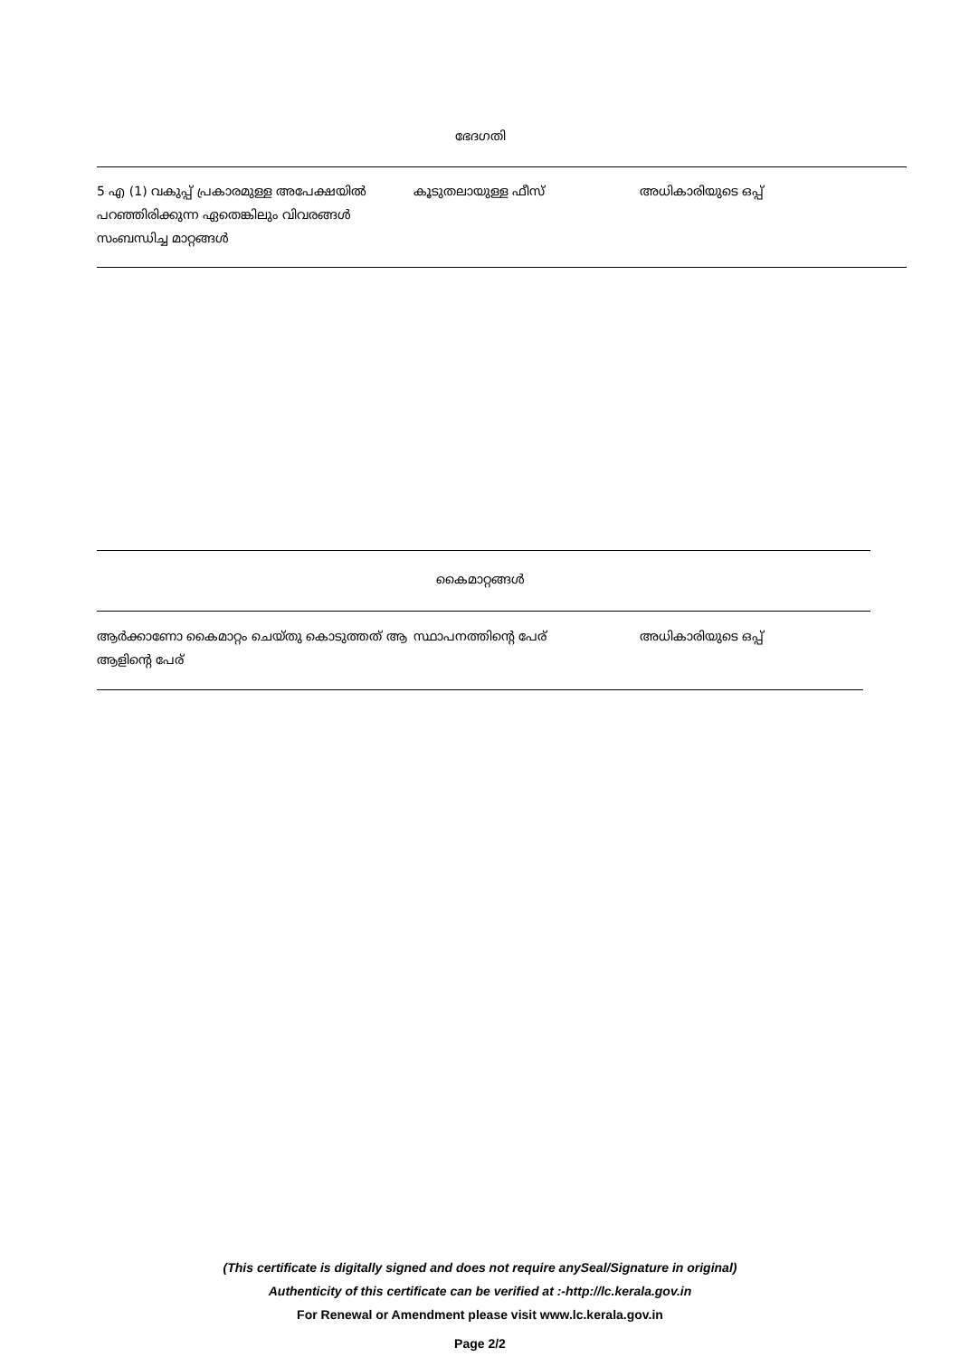ഭേദഗതി
| 5 എ (1) വകുപ്പ് പ്രകാരമുള്ള അപേക്ഷയിൽ പറഞ്ഞിരിക്കുന്ന ഏതെങ്കിലും വിവരങ്ങൾ സംബന്ധിച്ച മാറ്റങ്ങൾ | കൂടുതലായുള്ള ഫീസ് | അധികാരിയുടെ ഒപ്പ് |
കൈമാറ്റങ്ങൾ
| ആർക്കാണോ കൈമാറ്റം ചെയ്തു കൊടുത്തത് ആ ആളിന്റെ പേര് | സ്ഥാപനത്തിന്റെ പേര് | അധികാരിയുടെ ഒപ്പ് |
(This certificate is digitally signed and does not require anySeal/Signature in original)
Authenticity of this certificate can be verified at :-http://lc.kerala.gov.in
For Renewal or Amendment please visit www.lc.kerala.gov.in
Page 2/2